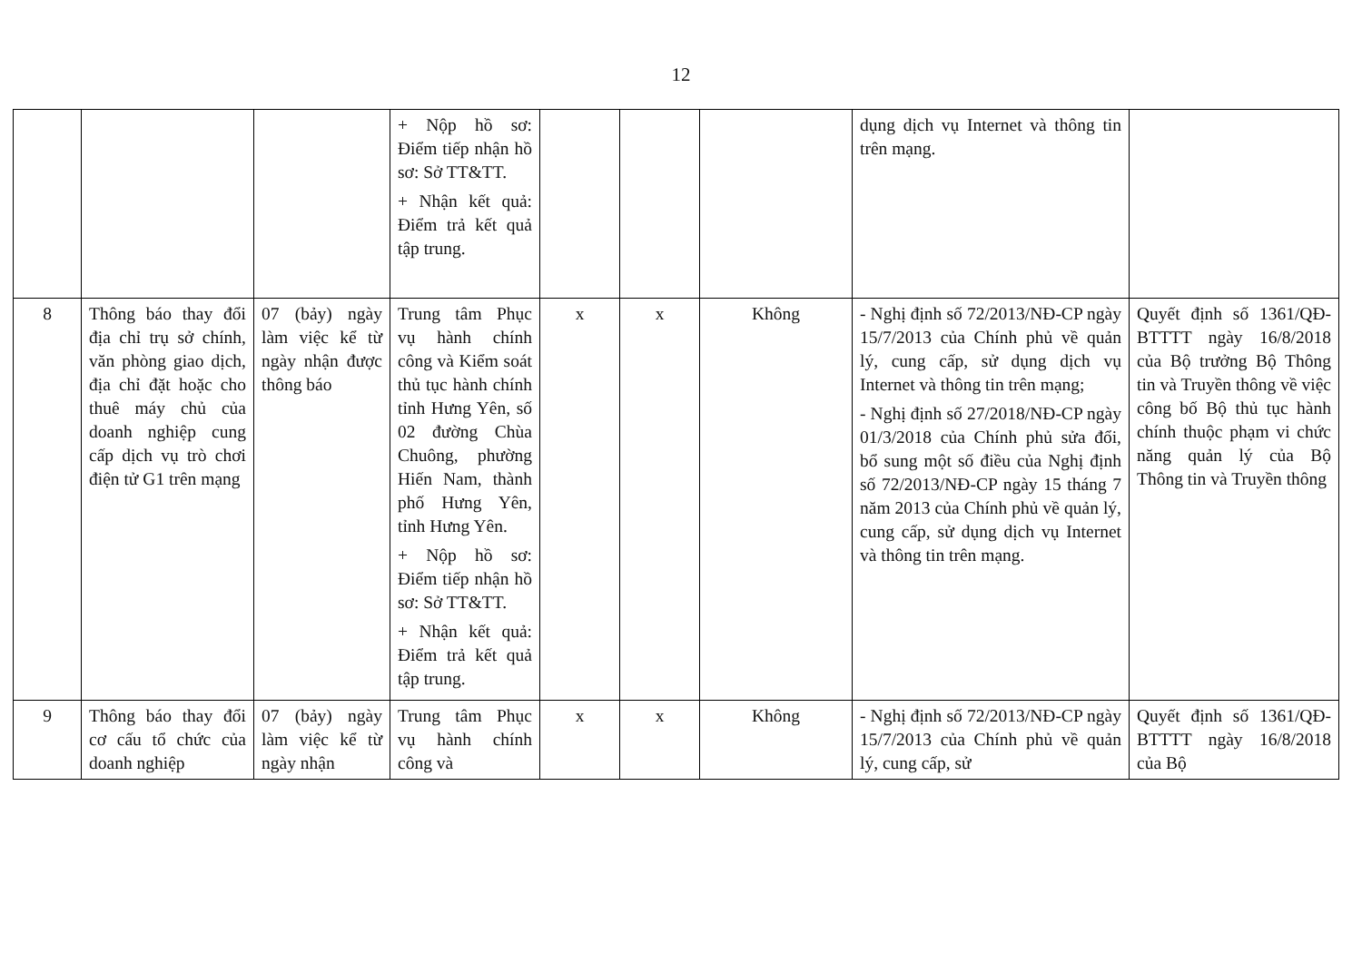12
| | | | + Nộp hồ sơ: Điểm tiếp nhận hồ sơ: Sở TT&TT. + Nhận kết quả: Điểm trả kết quả tập trung. | | | | dụng dịch vụ Internet và thông tin trên mạng. | |
| 8 | Thông báo thay đổi địa chỉ trụ sở chính, văn phòng giao dịch, địa chỉ đặt hoặc cho thuê máy chủ của doanh nghiệp cung cấp dịch vụ trò chơi điện tử G1 trên mạng | 07 (bảy) ngày làm việc kể từ ngày nhận được thông báo | Trung tâm Phục vụ hành chính công và Kiểm soát thủ tục hành chính tỉnh Hưng Yên, số 02 đường Chùa Chuông, phường Hiến Nam, thành phố Hưng Yên, tỉnh Hưng Yên. + Nộp hồ sơ: Điểm tiếp nhận hồ sơ: Sở TT&TT. + Nhận kết quả: Điểm trả kết quả tập trung. | x | x | Không | - Nghị định số 72/2013/NĐ-CP ngày 15/7/2013 của Chính phủ về quản lý, cung cấp, sử dụng dịch vụ Internet và thông tin trên mạng; - Nghị định số 27/2018/NĐ-CP ngày 01/3/2018 của Chính phủ sửa đổi, bổ sung một số điều của Nghị định số 72/2013/NĐ-CP ngày 15 tháng 7 năm 2013 của Chính phủ về quản lý, cung cấp, sử dụng dịch vụ Internet và thông tin trên mạng. | Quyết định số 1361/QĐ-BTTTT ngày 16/8/2018 của Bộ trưởng Bộ Thông tin và Truyền thông về việc công bố Bộ thủ tục hành chính thuộc phạm vi chức năng quản lý của Bộ Thông tin và Truyền thông |
| 9 | Thông báo thay đổi cơ cấu tổ chức của doanh nghiệp | 07 (bảy) ngày làm việc kể từ ngày nhận | Trung tâm Phục vụ hành chính công và | x | x | Không | - Nghị định số 72/2013/NĐ-CP ngày 15/7/2013 của Chính phủ về quản lý, cung cấp, sử | Quyết định số 1361/QĐ-BTTTT ngày 16/8/2018 của Bộ |